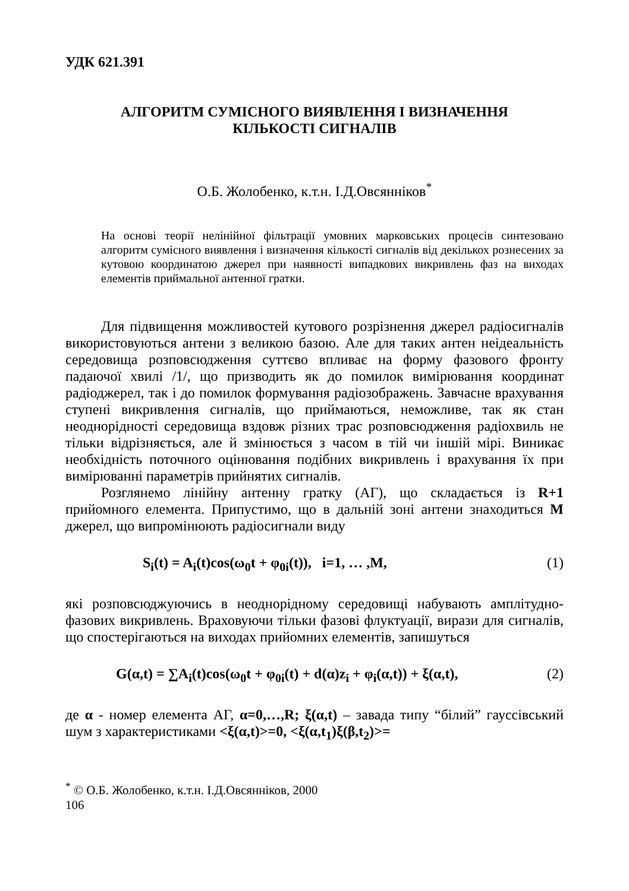УДК 621.391
АЛГОРИТМ СУМІСНОГО ВИЯВЛЕННЯ І ВИЗНАЧЕННЯ
КІЛЬКОСТІ СИГНАЛІВ
О.Б. Жолобенко, к.т.н. І.Д.Овсянніков<sup>*</sup>
На основі теорії нелінійної фільтрації умовних марковських процесів синтезовано алгоритм сумісного виявлення і визначення кількості сигналів від декількох рознесених за кутовою координатою джерел при наявності випадкових викривлень фаз на виходах елементів приймальної антенної гратки.
Для підвищення можливостей кутового розрізнення джерел радіосигналів використовуються антени з великою базою. Але для таких антен неідеальність середовища розповсюдження суттєво впливає на форму фазового фронту падаючої хвилі /1/, що призводить як до помилок вимірювання координат радіоджерел, так і до помилок формування радіозображень. Завчасне врахування ступені викривлення сигналів, що приймаються, неможливе, так як стан неоднорідності середовища вздовж різних трас розповсюдження радіохвиль не тільки відрізняється, але й змінюється з часом в тій чи іншій мірі. Виникає необхідність поточного оцінювання подібних викривлень і врахування їх при вимірюванні параметрів прийнятих сигналів.
Розглянемо лінійну антенну гратку (АГ), що складається із R+1 прийомного елемента. Припустимо, що в дальній зоні антени знаходиться M джерел, що випромінюють радіосигнали виду
S<sub>i</sub>(t) = A<sub>i</sub>(t)cos(ω<sub>0</sub>t + φ<sub>0i</sub>(t)), i=1, … ,M, (1)
які розповсюджуючись в неоднорідному середовищі набувають амплітудно-фазових викривлень. Враховуючи тільки фазові флуктуації, вирази для сигналів, що спостерігаються на виходах прийомних елементів, запишуться
G(α,t) = ∑A<sub>i</sub>(t)cos(ω<sub>0</sub>t + φ<sub>0i</sub>(t) + d(α)z<sub>i</sub> + φ<sub>i</sub>(α,t)) + ξ(α,t), (2)
де α - номер елемента АГ, α=0,…,R; ξ(α,t) – завада типу “білий” гауссівський шум з характеристиками <ξ(α,t)>=0, <ξ(α,t<sub>1</sub>)ξ(β,t<sub>2</sub>)>=
<sup>*</sup> © О.Б. Жолобенко, к.т.н. І.Д.Овсянніков, 2000
106